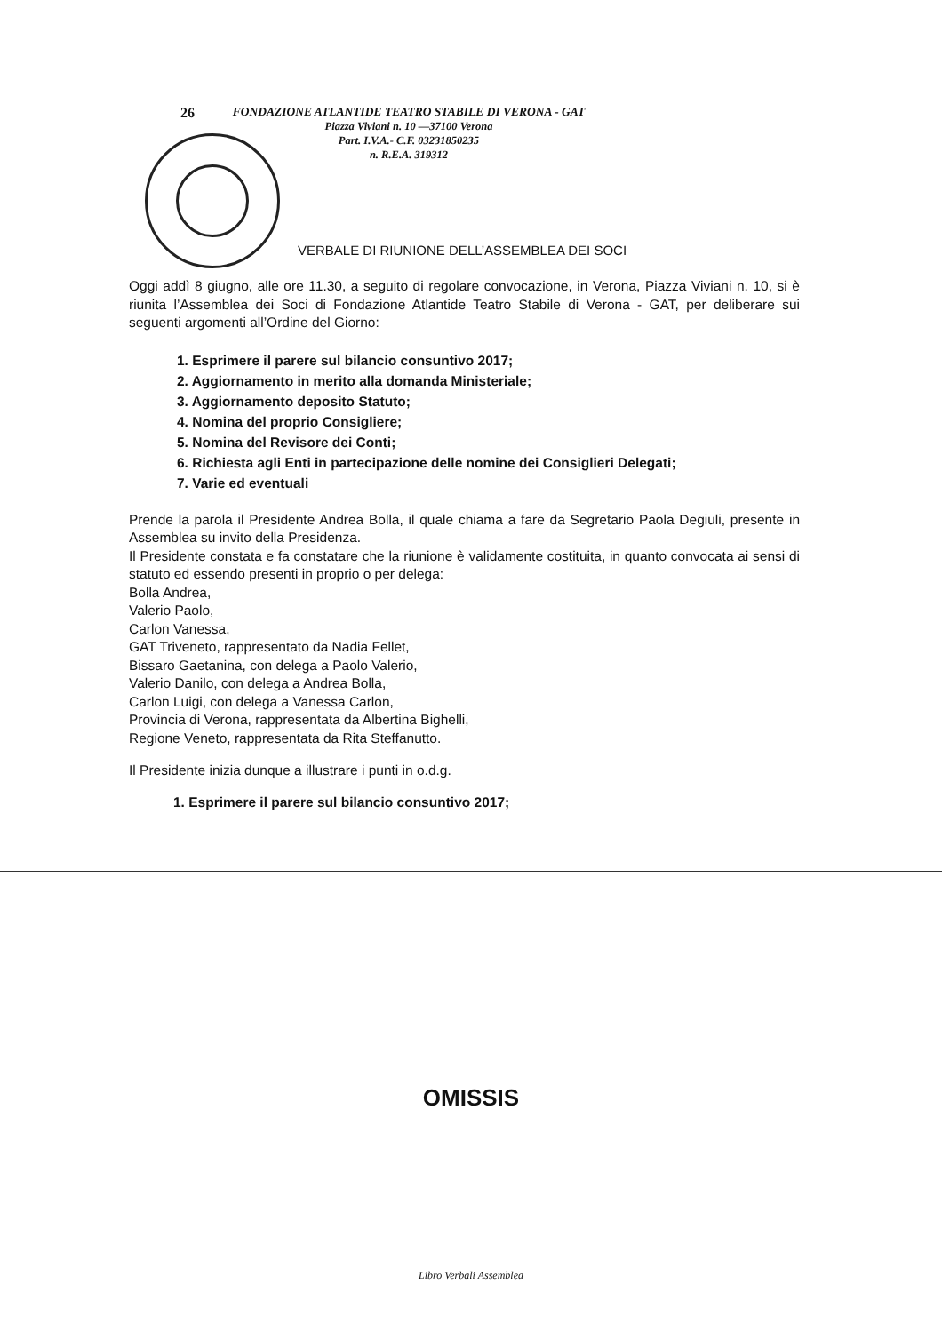26
FONDAZIONE ATLANTIDE TEATRO STABILE DI VERONA - GAT
Piazza Viviani n. 10 —37100 Verona
Part. I.V.A.- C.F. 03231850235
n. R.E.A. 319312
VERBALE DI RIUNIONE DELL’ASSEMBLEA DEI SOCI
Oggi addì 8 giugno, alle ore 11.30, a seguito di regolare convocazione, in Verona, Piazza Viviani n. 10, si è riunita l’Assemblea dei Soci di Fondazione Atlantide Teatro Stabile di Verona - GAT, per deliberare sui seguenti argomenti all’Ordine del Giorno:
1. Esprimere il parere sul bilancio consuntivo 2017;
2. Aggiornamento in merito alla domanda Ministeriale;
3. Aggiornamento deposito Statuto;
4. Nomina del proprio Consigliere;
5. Nomina del Revisore dei Conti;
6. Richiesta agli Enti in partecipazione delle nomine dei Consiglieri Delegati;
7. Varie ed eventuali
Prende la parola il Presidente Andrea Bolla, il quale chiama a fare da Segretario Paola Degiuli, presente in Assemblea su invito della Presidenza.
Il Presidente constata e fa constatare che la riunione è validamente costituita, in quanto convocata ai sensi di statuto ed essendo presenti in proprio o per delega:
Bolla Andrea,
Valerio Paolo,
Carlon Vanessa,
GAT Triveneto, rappresentato da Nadia Fellet,
Bissaro Gaetanina, con delega a Paolo Valerio,
Valerio Danilo, con delega a Andrea Bolla,
Carlon Luigi, con delega a Vanessa Carlon,
Provincia di Verona, rappresentata da Albertina Bighelli,
Regione Veneto, rappresentata da Rita Steffanutto.
Il Presidente inizia dunque a illustrare i punti in o.d.g.
1. Esprimere il parere sul bilancio consuntivo 2017;
OMISSIS
Libro Verbali Assemblea